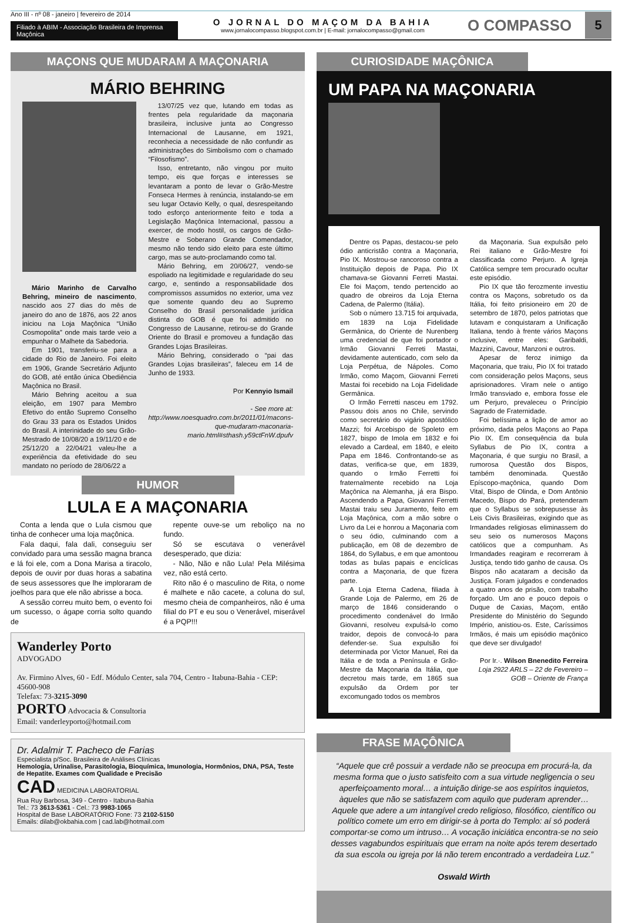Ano III - nº 08 - janeiro | fevereiro de 2014
Filiado à ABIM - Associação Brasileira de Imprensa Maçônica
O JORNAL DO MAÇOM DA BAHIA
www.jornalocompasso.blogspot.com.br | E-mail: jornalocompasso@gmail.com
O COMPASSO
5
MAÇONS QUE MUDARAM A MAÇONARIA
MÁRIO BEHRING
Mário Marinho de Carvalho Behring, mineiro de nascimento, nascido aos 27 dias do mês de janeiro do ano de 1876, aos 22 anos iniciou na Loja Maçônica “União Cosmopolita” onde mais tarde veio a empunhar o Malhete da Sabedoria.
Em 1901, transferiu-se para a cidade do Rio de Janeiro. Foi eleito em 1906, Grande Secretário Adjunto do GOB, até então única Obediência Maçônica no Brasil.
Mário Behring aceitou a sua eleição, em 1907 para Membro Efetivo do então Supremo Conselho do Grau 33 para os Estados Unidos do Brasil. A interinidade do seu Grão-Mestrado de 10/08/20 a 19/11/20 e de 25/12/20 a 22/04/21 valeu-lhe a experiência da efetividade do seu mandato no período de 28/06/22 a
13/07/25 vez que, lutando em todas as frentes pela regularidade da maçonaria brasileira, inclusive junta ao Congresso Internacional de Lausanne, em 1921, reconhecia a necessidade de não confundir as administrações do Simbolismo com o chamado “Filosofismo”.
Isso, entretanto, não vingou por muito tempo, eis que forças e interesses se levantaram a ponto de levar o Grão-Mestre Fonseca Hermes à renúncia, instalando-se em seu lugar Octavio Kelly, o qual, desrespeitando todo esforço anteriormente feito e toda a Legislação Maçônica Internacional, passou a exercer, de modo hostil, os cargos de Grão-Mestre e Soberano Grande Comendador, mesmo não tendo sido eleito para este último cargo, mas se auto-proclamando como tal.
Mário Behring, em 20/06/27, vendo-se espoliado na legitimidade e regularidade do seu cargo, e, sentindo a responsabilidade dos compromissos assumidos no exterior, uma vez que somente quando deu ao Supremo Conselho do Brasil personalidade jurídica distinta do GOB é que foi admitido no Congresso de Lausanne, retirou-se do Grande Oriente do Brasil e promoveu a fundação das Grandes Lojas Brasileiras.
Mário Behring, considerado o “pai das Grandes Lojas brasileiras”, faleceu em 14 de Junho de 1933.
Por Kennyio Ismail
- See more at: http://www.noesquadro.com.br/2011/01/macons-que-mudaram-maconaria-mario.html#sthash.y59ctFnW.dpufv
HUMOR
LULA E A MAÇONARIA
Conta a lenda que o Lula cismou que tinha de conhecer uma loja maçônica.
Fala daqui, fala dali, conseguiu ser convidado para uma sessão magna branca e lá foi ele, com a Dona Marisa a tiracolo, depois de ouvir por duas horas a sabatina de seus assessores que lhe imploraram de joelhos para que ele não abrisse a boca.
A sessão correu muito bem, o evento foi um sucesso, o ágape corria solto quando de
repente ouve-se um reboliço na no fundo.
Só se escutava o venerável desesperado, que dizia:
- Não, Não e não Lula! Pela Milésima vez, não está certo.
Rito não é o masculino de Rita, o nome é malhete e não cacete, a coluna do sul, mesmo cheia de companheiros, não é uma filial do PT e eu sou o Venerável, miserável é a PQP!!!
Wanderley Porto
ADVOGADO
Av. Firmino Alves, 60 - Edf. Módulo Center, sala 704, Centro - Itabuna-Bahia - CEP: 45600-908
Telefax: 73-3215-3090
PORTO Advocacia & Consultoria
Email: vanderleyporto@hotmail.com
Dr. Adalmir T. Pacheco de Farias
Especialista p/Soc. Brasileira de Análises Clínicas
Hemologia, Urinalise, Parasitologia, Bioquímica, Imunologia, Hormônios, DNA, PSA, Teste de Hepatite. Exames com Qualidade e Precisão
CAD MEDICINA LABORATORIAL
Rua Ruy Barbosa, 349 - Centro - Itabuna-Bahia
Tel.: 73 3613-5361 - Cel.: 73 9983-1065
Hospital de Base LABORATÓRIO Fone: 73 2102-5150
Emails: dilab@okbahia.com | cad.lab@hotmail.com
CURIOSIDADE MAÇÔNICA
UM PAPA NA MAÇONARIA
Dentre os Papas, destacou-se pelo ódio anticristão contra a Maçonaria, Pio IX. Mostrou-se rancoroso contra a Instituição depois de Papa. Pio IX chamava-se Giovanni Ferreti Mastai. Ele foi Maçom, tendo pertencido ao quadro de obreiros da Loja Eterna Cadena, de Palermo (Itália).
Sob o número 13.715 foi arquivada, em 1839 na Loja Fidelidade Germânica, do Oriente de Nurenberg uma credencial de que foi portador o Irmão Giovanni Ferreti Mastai, devidamente autenticado, com selo da Loja Perpétua, de Nápoles. Como Irmão, como Maçom, Giovanni Ferreti Mastai foi recebido na Loja Fidelidade Germânica.
O Irmão Ferretti nasceu em 1792. Passou dois anos no Chile, servindo como secretário do vigário apostólico Mazzi; foi Arcebispo de Spoleto em 1827, bispo de Imola em 1832 e foi elevado a Cardeal, em 1840, e eleito Papa em 1846. Confrontando-se as datas, verifica-se que, em 1839, quando o Irmão Ferretti foi fraternalmente recebido na Loja Maçônica na Alemanha, já era Bispo. Ascendendo a Papa, Giovanni Ferretti Mastai traiu seu Juramento, feito em Loja Maçônica, com a mão sobre o Livro da Lei e honrou a Maçonaria com o seu ódio, culminando com a publicação, em 08 de dezembro de 1864, do Syllabus, e em que amontoou todas as bulas papais e encíclicas contra a Maçonaria, de que fizera parte.
A Loja Eterna Cadena, filiada à Grande Loja de Palermo, em 26 de março de 1846 considerando o procedimento condenável do Irmão Giovanni, resolveu expulsá-lo como traidor, depois de convocá-lo para defender-se. Sua expulsão foi determinada por Victor Manuel, Rei da Itália e de toda a Península e Grão-Mestre da Maçonaria da Itália, que decretou mais tarde, em 1865 sua expulsão da Ordem por ter excomungado todos os membros
da Maçonaria. Sua expulsão pelo Rei italiano e Grão-Mestre foi classificada como Perjuro. A Igreja Católica sempre tem procurado ocultar este episódio.
Pio IX que tão ferozmente investiu contra os Maçons, sobretudo os da Itália, foi feito prisioneiro em 20 de setembro de 1870, pelos patriotas que lutavam e conquistaram a Unificação Italiana, tendo à frente vários Maçons inclusive, entre eles: Garibaldi, Mazzini, Cavour, Manzoni e outros.
Apesar de feroz inimigo da Maçonaria, que traiu, Pio IX foi tratado com consideração pelos Maçons, seus aprisionadores. Viram nele o antigo Irmão transviado e, embora fosse ele um Perjuro, prevaleceu o Princípio Sagrado de Fraternidade.
Foi belíssima a lição de amor ao próximo, dada pelos Maçons ao Papa Pio IX. Em consequência da bula Syllabus de Pio IX, contra a Maçonaria, é que surgiu no Brasil, a rumorosa Questão dos Bispos, também denominada. Questão Epíscopo-maçônica, quando Dom Vital, Bispo de Olinda, e Dom Antônio Macedo, Bispo do Pará, pretenderam que o Syllabus se sobrepusesse às Leis Civis Brasileiras, exigindo que as Irmandades religiosas eliminassem do seu seio os numerosos Maçons católicos que a compunham. As Irmandades reagiram e recorreram à Justiça, tendo tido ganho de causa. Os Bispos não acataram a decisão da Justiça. Foram julgados e condenados a quatro anos de prisão, com trabalho forçado. Um ano e pouco depois o Duque de Caxias, Maçom, então Presidente do Ministério do Segundo Império, anistiou-os. Este, Caríssimos Irmãos, é mais um episódio maçônico que deve ser divulgado!
Por Ir.·. Wilson Bnenedito Ferreira
Loja 2922 ARLS – 22 de Fevereiro – GOB – Oriente de França
FRASE MAÇÔNICA
“Aquele que crê possuir a verdade não se preocupa em procurá-la, da mesma forma que o justo satisfeito com a sua virtude negligencia o seu aperfeiçoamento moral… a intuição dirige-se aos espíritos inquietos, àqueles que não se satisfazem com aquilo que puderam aprender… Aquele que adere a um intangível credo religioso, filosófico, científico ou político comete um erro em dirigir-se à porta do Templo: aí só poderá comportar-se como um intruso… A vocação iniciática encontra-se no seio desses vagabundos espirituais que erram na noite após terem desertado da sua escola ou igreja por lá não terem encontrado a verdadeira Luz.”
Oswald Wirth